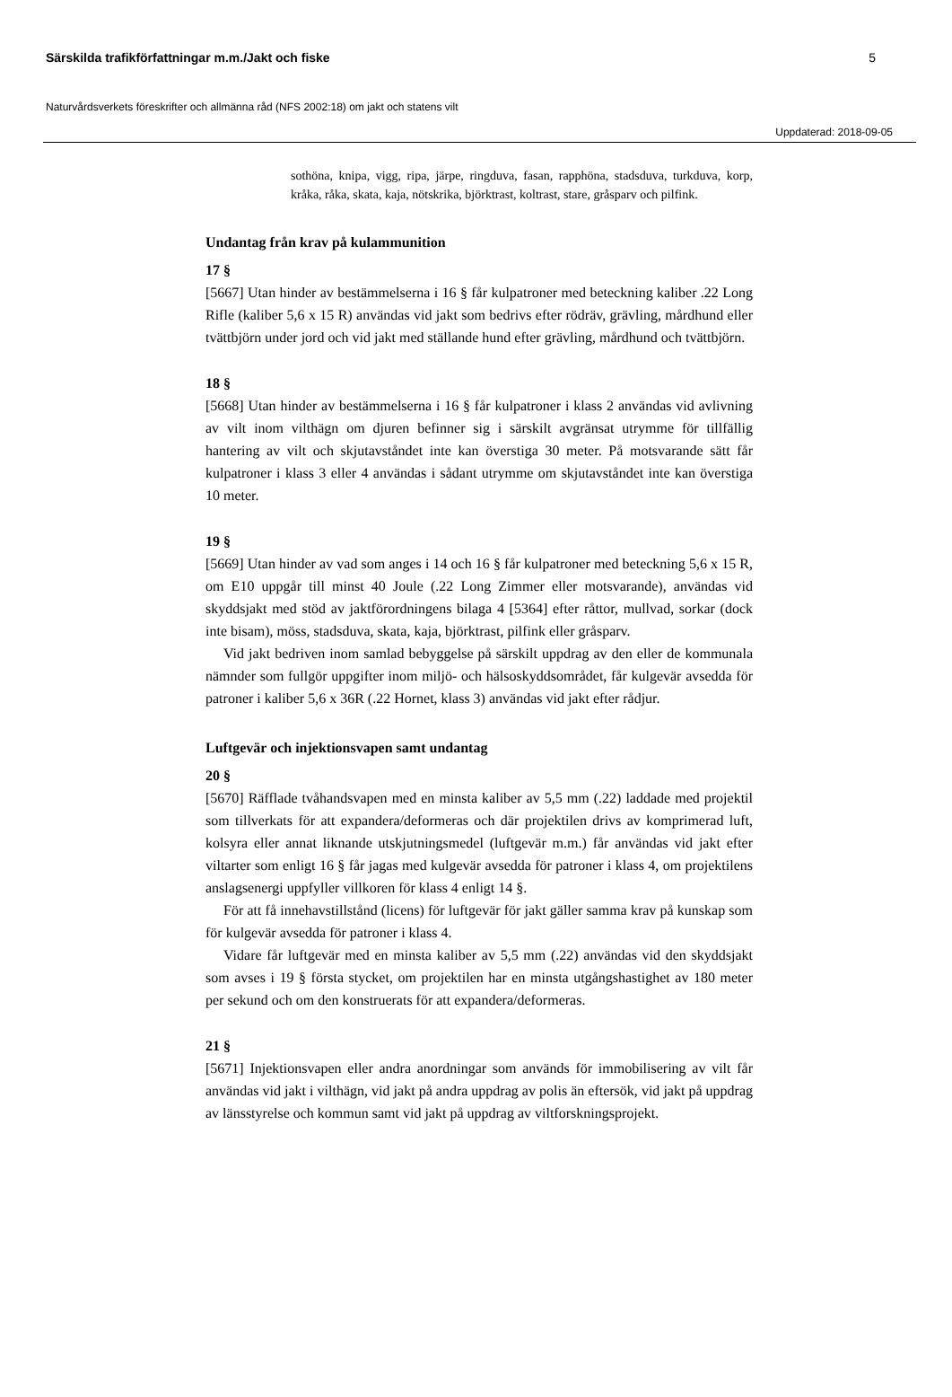Särskilda trafikförfattningar m.m./Jakt och fiske 5
Naturvårdsverkets föreskrifter och allmänna råd (NFS 2002:18) om jakt och statens vilt
Uppdaterad: 2018-09-05
sothöna, knipa, vigg, ripa, järpe, ringduva, fasan, rapphöna, stadsduva, turkduva, korp, kråka, råka, skata, kaja, nötskrika, björktrast, koltrast, stare, gråsparv och pilfink.
Undantag från krav på kulammunition
17 §
[5667] Utan hinder av bestämmelserna i 16 § får kulpatroner med beteckning kaliber .22 Long Rifle (kaliber 5,6 x 15 R) användas vid jakt som bedrivs efter rödräv, grävling, mårdhund eller tvättbjörn under jord och vid jakt med ställande hund efter grävling, mårdhund och tvättbjörn.
18 §
[5668] Utan hinder av bestämmelserna i 16 § får kulpatroner i klass 2 användas vid avlivning av vilt inom vilthägn om djuren befinner sig i särskilt avgränsat utrymme för tillfällig hantering av vilt och skjutavståndet inte kan överstiga 30 meter. På motsvarande sätt får kulpatroner i klass 3 eller 4 användas i sådant utrymme om skjutavståndet inte kan överstiga 10 meter.
19 §
[5669] Utan hinder av vad som anges i 14 och 16 § får kulpatroner med beteckning 5,6 x 15 R, om E10 uppgår till minst 40 Joule (.22 Long Zimmer eller motsvarande), användas vid skyddsjakt med stöd av jaktförordningens bilaga 4 [5364] efter råttor, mullvad, sorkar (dock inte bisam), möss, stadsduva, skata, kaja, björktrast, pilfink eller gråsparv.
Vid jakt bedriven inom samlad bebyggelse på särskilt uppdrag av den eller de kommunala nämnder som fullgör uppgifter inom miljö- och hälsoskyddsområdet, får kulgevär avsedda för patroner i kaliber 5,6 x 36R (.22 Hornet, klass 3) användas vid jakt efter rådjur.
Luftgevär och injektionsvapen samt undantag
20 §
[5670] Räfflade tvåhandsvapen med en minsta kaliber av 5,5 mm (.22) laddade med projektil som tillverkats för att expandera/deformeras och där projektilen drivs av komprimerad luft, kolsyra eller annat liknande utskjutningsmedel (luftgevär m.m.) får användas vid jakt efter viltarter som enligt 16 § får jagas med kulgevär avsedda för patroner i klass 4, om projektilens anslagsenergi uppfyller villkoren för klass 4 enligt 14 §.
För att få innehavstillstånd (licens) för luftgevär för jakt gäller samma krav på kunskap som för kulgevär avsedda för patroner i klass 4.
Vidare får luftgevär med en minsta kaliber av 5,5 mm (.22) användas vid den skyddsjakt som avses i 19 § första stycket, om projektilen har en minsta utgångshastighet av 180 meter per sekund och om den konstruerats för att expandera/deformeras.
21 §
[5671] Injektionsvapen eller andra anordningar som används för immobilisering av vilt får användas vid jakt i vilthägn, vid jakt på andra uppdrag av polis än eftersök, vid jakt på uppdrag av länsstyrelse och kommun samt vid jakt på uppdrag av viltforskningsprojekt.